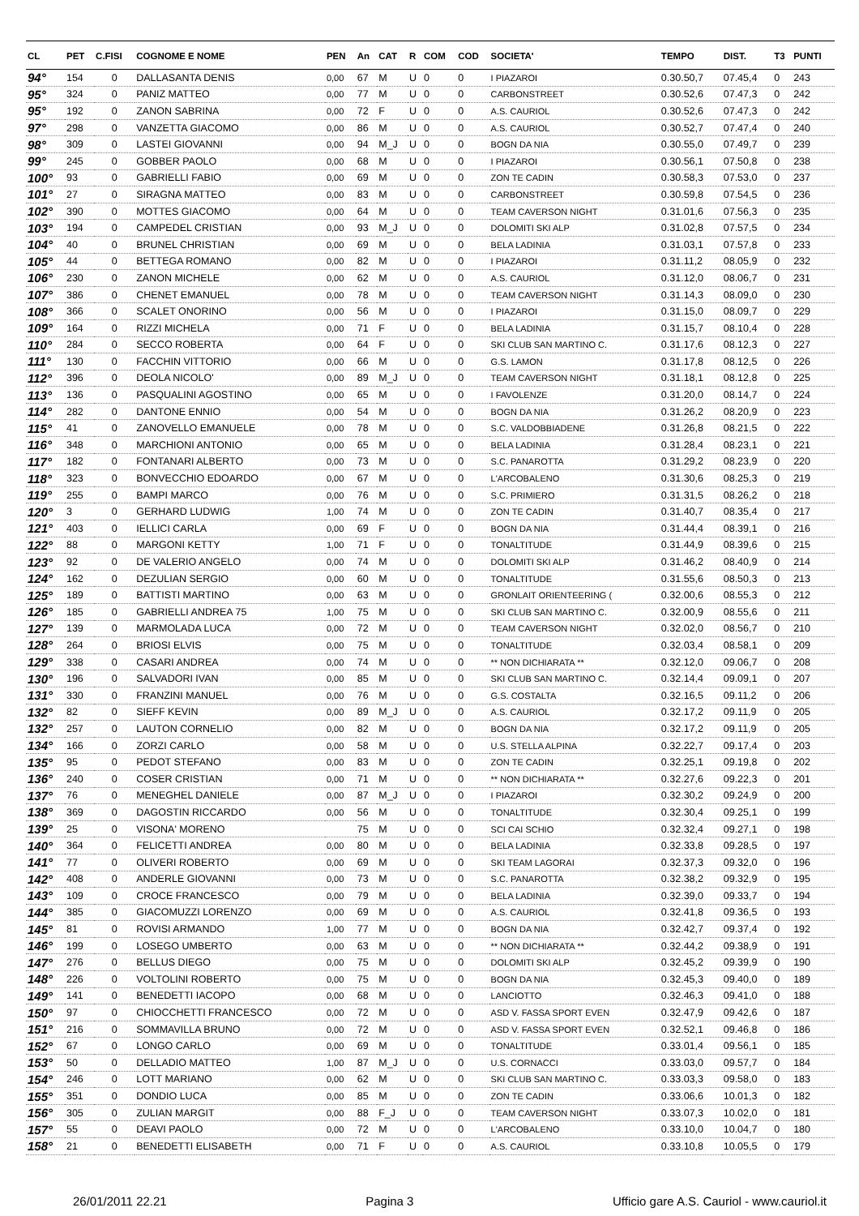| CL | PET | C.FISI | COGNOME E NOME | PEN | An | CAT | R | COM | COD | SOCIETA' | TEMPO | DIST. | T3 | PUNTI |
| --- | --- | --- | --- | --- | --- | --- | --- | --- | --- | --- | --- | --- | --- | --- |
| 94° | 154 | 0 | DALLASANTA DENIS | 0,00 | 67 | M | U | 0 | 0 | I PIAZAROI | 0.30.50,7 | 07.45,4 | 0 | 243 |
| 95° | 324 | 0 | PANIZ MATTEO | 0,00 | 77 | M | U | 0 | 0 | CARBONSTREET | 0.30.52,6 | 07.47,3 | 0 | 242 |
| 95° | 192 | 0 | ZANON SABRINA | 0,00 | 72 | F | U | 0 | 0 | A.S. CAURIOL | 0.30.52,6 | 07.47,3 | 0 | 242 |
| 97° | 298 | 0 | VANZETTA GIACOMO | 0,00 | 86 | M | U | 0 | 0 | A.S. CAURIOL | 0.30.52,7 | 07.47,4 | 0 | 240 |
| 98° | 309 | 0 | LASTEI GIOVANNI | 0,00 | 94 | M_J | U | 0 | 0 | BOGN DA NIA | 0.30.55,0 | 07.49,7 | 0 | 239 |
| 99° | 245 | 0 | GOBBER PAOLO | 0,00 | 68 | M | U | 0 | 0 | I PIAZAROI | 0.30.56,1 | 07.50,8 | 0 | 238 |
| 100° | 93 | 0 | GABRIELLI FABIO | 0,00 | 69 | M | U | 0 | 0 | ZON TE CADIN | 0.30.58,3 | 07.53,0 | 0 | 237 |
| 101° | 27 | 0 | SIRAGNA MATTEO | 0,00 | 83 | M | U | 0 | 0 | CARBONSTREET | 0.30.59,8 | 07.54,5 | 0 | 236 |
| 102° | 390 | 0 | MOTTES GIACOMO | 0,00 | 64 | M | U | 0 | 0 | TEAM CAVERSON NIGHT | 0.31.01,6 | 07.56,3 | 0 | 235 |
| 103° | 194 | 0 | CAMPEDEL CRISTIAN | 0,00 | 93 | M_J | U | 0 | 0 | DOLOMITI SKI ALP | 0.31.02,8 | 07.57,5 | 0 | 234 |
| 104° | 40 | 0 | BRUNEL CHRISTIAN | 0,00 | 69 | M | U | 0 | 0 | BELA LADINIA | 0.31.03,1 | 07.57,8 | 0 | 233 |
| 105° | 44 | 0 | BETTEGA ROMANO | 0,00 | 82 | M | U | 0 | 0 | I PIAZAROI | 0.31.11,2 | 08.05,9 | 0 | 232 |
| 106° | 230 | 0 | ZANON MICHELE | 0,00 | 62 | M | U | 0 | 0 | A.S. CAURIOL | 0.31.12,0 | 08.06,7 | 0 | 231 |
| 107° | 386 | 0 | CHENET EMANUEL | 0,00 | 78 | M | U | 0 | 0 | TEAM CAVERSON NIGHT | 0.31.14,3 | 08.09,0 | 0 | 230 |
| 108° | 366 | 0 | SCALET ONORINO | 0,00 | 56 | M | U | 0 | 0 | I PIAZAROI | 0.31.15,0 | 08.09,7 | 0 | 229 |
| 109° | 164 | 0 | RIZZI MICHELA | 0,00 | 71 | F | U | 0 | 0 | BELA LADINIA | 0.31.15,7 | 08.10,4 | 0 | 228 |
| 110° | 284 | 0 | SECCO ROBERTA | 0,00 | 64 | F | U | 0 | 0 | SKI CLUB SAN MARTINO C. | 0.31.17,6 | 08.12,3 | 0 | 227 |
| 111° | 130 | 0 | FACCHIN VITTORIO | 0,00 | 66 | M | U | 0 | 0 | G.S. LAMON | 0.31.17,8 | 08.12,5 | 0 | 226 |
| 112° | 396 | 0 | DEOLA NICOLO' | 0,00 | 89 | M_J | U | 0 | 0 | TEAM CAVERSON NIGHT | 0.31.18,1 | 08.12,8 | 0 | 225 |
| 113° | 136 | 0 | PASQUALINI AGOSTINO | 0,00 | 65 | M | U | 0 | 0 | I FAVOLENZE | 0.31.20,0 | 08.14,7 | 0 | 224 |
| 114° | 282 | 0 | DANTONE ENNIO | 0,00 | 54 | M | U | 0 | 0 | BOGN DA NIA | 0.31.26,2 | 08.20,9 | 0 | 223 |
| 115° | 41 | 0 | ZANOVELLO EMANUELE | 0,00 | 78 | M | U | 0 | 0 | S.C. VALDOBBIADENE | 0.31.26,8 | 08.21,5 | 0 | 222 |
| 116° | 348 | 0 | MARCHIONI ANTONIO | 0,00 | 65 | M | U | 0 | 0 | BELA LADINIA | 0.31.28,4 | 08.23,1 | 0 | 221 |
| 117° | 182 | 0 | FONTANARI ALBERTO | 0,00 | 73 | M | U | 0 | 0 | S.C. PANAROTTA | 0.31.29,2 | 08.23,9 | 0 | 220 |
| 118° | 323 | 0 | BONVECCHIO EDOARDO | 0,00 | 67 | M | U | 0 | 0 | L'ARCOBALENO | 0.31.30,6 | 08.25,3 | 0 | 219 |
| 119° | 255 | 0 | BAMPI MARCO | 0,00 | 76 | M | U | 0 | 0 | S.C. PRIMIERO | 0.31.31,5 | 08.26,2 | 0 | 218 |
| 120° | 3 | 0 | GERHARD LUDWIG | 1,00 | 74 | M | U | 0 | 0 | ZON TE CADIN | 0.31.40,7 | 08.35,4 | 0 | 217 |
| 121° | 403 | 0 | IELLICI CARLA | 0,00 | 69 | F | U | 0 | 0 | BOGN DA NIA | 0.31.44,4 | 08.39,1 | 0 | 216 |
| 122° | 88 | 0 | MARGONI KETTY | 1,00 | 71 | F | U | 0 | 0 | TONALTITUDE | 0.31.44,9 | 08.39,6 | 0 | 215 |
| 123° | 92 | 0 | DE VALERIO ANGELO | 0,00 | 74 | M | U | 0 | 0 | DOLOMITI SKI ALP | 0.31.46,2 | 08.40,9 | 0 | 214 |
| 124° | 162 | 0 | DEZULIAN SERGIO | 0,00 | 60 | M | U | 0 | 0 | TONALTITUDE | 0.31.55,6 | 08.50,3 | 0 | 213 |
| 125° | 189 | 0 | BATTISTI MARTINO | 0,00 | 63 | M | U | 0 | 0 | GRONLAIT ORIENTEERING ( | 0.32.00,6 | 08.55,3 | 0 | 212 |
| 126° | 185 | 0 | GABRIELLI ANDREA 75 | 1,00 | 75 | M | U | 0 | 0 | SKI CLUB SAN MARTINO C. | 0.32.00,9 | 08.55,6 | 0 | 211 |
| 127° | 139 | 0 | MARMOLADA LUCA | 0,00 | 72 | M | U | 0 | 0 | TEAM CAVERSON NIGHT | 0.32.02,0 | 08.56,7 | 0 | 210 |
| 128° | 264 | 0 | BRIOSI ELVIS | 0,00 | 75 | M | U | 0 | 0 | TONALTITUDE | 0.32.03,4 | 08.58,1 | 0 | 209 |
| 129° | 338 | 0 | CASARI ANDREA | 0,00 | 74 | M | U | 0 | 0 | ** NON DICHIARATA ** | 0.32.12,0 | 09.06,7 | 0 | 208 |
| 130° | 196 | 0 | SALVADORI IVAN | 0,00 | 85 | M | U | 0 | 0 | SKI CLUB SAN MARTINO C. | 0.32.14,4 | 09.09,1 | 0 | 207 |
| 131° | 330 | 0 | FRANZINI MANUEL | 0,00 | 76 | M | U | 0 | 0 | G.S. COSTALTA | 0.32.16,5 | 09.11,2 | 0 | 206 |
| 132° | 82 | 0 | SIEFF KEVIN | 0,00 | 89 | M_J | U | 0 | 0 | A.S. CAURIOL | 0.32.17,2 | 09.11,9 | 0 | 205 |
| 132° | 257 | 0 | LAUTON CORNELIO | 0,00 | 82 | M | U | 0 | 0 | BOGN DA NIA | 0.32.17,2 | 09.11,9 | 0 | 205 |
| 134° | 166 | 0 | ZORZI CARLO | 0,00 | 58 | M | U | 0 | 0 | U.S. STELLA ALPINA | 0.32.22,7 | 09.17,4 | 0 | 203 |
| 135° | 95 | 0 | PEDOT STEFANO | 0,00 | 83 | M | U | 0 | 0 | ZON TE CADIN | 0.32.25,1 | 09.19,8 | 0 | 202 |
| 136° | 240 | 0 | COSER CRISTIAN | 0,00 | 71 | M | U | 0 | 0 | ** NON DICHIARATA ** | 0.32.27,6 | 09.22,3 | 0 | 201 |
| 137° | 76 | 0 | MENEGHEL DANIELE | 0,00 | 87 | M_J | U | 0 | 0 | I PIAZAROI | 0.32.30,2 | 09.24,9 | 0 | 200 |
| 138° | 369 | 0 | DAGOSTIN RICCARDO | 0,00 | 56 | M | U | 0 | 0 | TONALTITUDE | 0.32.30,4 | 09.25,1 | 0 | 199 |
| 139° | 25 | 0 | VISONA' MORENO | | 75 | M | U | 0 | 0 | SCI CAI SCHIO | 0.32.32,4 | 09.27,1 | 0 | 198 |
| 140° | 364 | 0 | FELICETTI ANDREA | 0,00 | 80 | M | U | 0 | 0 | BELA LADINIA | 0.32.33,8 | 09.28,5 | 0 | 197 |
| 141° | 77 | 0 | OLIVERI ROBERTO | 0,00 | 69 | M | U | 0 | 0 | SKI TEAM LAGORAI | 0.32.37,3 | 09.32,0 | 0 | 196 |
| 142° | 408 | 0 | ANDERLE GIOVANNI | 0,00 | 73 | M | U | 0 | 0 | S.C. PANAROTTA | 0.32.38,2 | 09.32,9 | 0 | 195 |
| 143° | 109 | 0 | CROCE FRANCESCO | 0,00 | 79 | M | U | 0 | 0 | BELA LADINIA | 0.32.39,0 | 09.33,7 | 0 | 194 |
| 144° | 385 | 0 | GIACOMUZZI LORENZO | 0,00 | 69 | M | U | 0 | 0 | A.S. CAURIOL | 0.32.41,8 | 09.36,5 | 0 | 193 |
| 145° | 81 | 0 | ROVISI ARMANDO | 1,00 | 77 | M | U | 0 | 0 | BOGN DA NIA | 0.32.42,7 | 09.37,4 | 0 | 192 |
| 146° | 199 | 0 | LOSEGO UMBERTO | 0,00 | 63 | M | U | 0 | 0 | ** NON DICHIARATA ** | 0.32.44,2 | 09.38,9 | 0 | 191 |
| 147° | 276 | 0 | BELLUS DIEGO | 0,00 | 75 | M | U | 0 | 0 | DOLOMITI SKI ALP | 0.32.45,2 | 09.39,9 | 0 | 190 |
| 148° | 226 | 0 | VOLTOLINI ROBERTO | 0,00 | 75 | M | U | 0 | 0 | BOGN DA NIA | 0.32.45,3 | 09.40,0 | 0 | 189 |
| 149° | 141 | 0 | BENEDETTI IACOPO | 0,00 | 68 | M | U | 0 | 0 | LANCIOTTO | 0.32.46,3 | 09.41,0 | 0 | 188 |
| 150° | 97 | 0 | CHIOCCHETTI FRANCESCO | 0,00 | 72 | M | U | 0 | 0 | ASD V. FASSA SPORT EVEN | 0.32.47,9 | 09.42,6 | 0 | 187 |
| 151° | 216 | 0 | SOMMAVILLA BRUNO | 0,00 | 72 | M | U | 0 | 0 | ASD V. FASSA SPORT EVEN | 0.32.52,1 | 09.46,8 | 0 | 186 |
| 152° | 67 | 0 | LONGO CARLO | 0,00 | 69 | M | U | 0 | 0 | TONALTITUDE | 0.33.01,4 | 09.56,1 | 0 | 185 |
| 153° | 50 | 0 | DELLADIO MATTEO | 1,00 | 87 | M_J | U | 0 | 0 | U.S. CORNACCI | 0.33.03,0 | 09.57,7 | 0 | 184 |
| 154° | 246 | 0 | LOTT MARIANO | 0,00 | 62 | M | U | 0 | 0 | SKI CLUB SAN MARTINO C. | 0.33.03,3 | 09.58,0 | 0 | 183 |
| 155° | 351 | 0 | DONDIO LUCA | 0,00 | 85 | M | U | 0 | 0 | ZON TE CADIN | 0.33.06,6 | 10.01,3 | 0 | 182 |
| 156° | 305 | 0 | ZULIAN MARGIT | 0,00 | 88 | F_J | U | 0 | 0 | TEAM CAVERSON NIGHT | 0.33.07,3 | 10.02,0 | 0 | 181 |
| 157° | 55 | 0 | DEAVI PAOLO | 0,00 | 72 | M | U | 0 | 0 | L'ARCOBALENO | 0.33.10,0 | 10.04,7 | 0 | 180 |
| 158° | 21 | 0 | BENEDETTI ELISABETH | 0,00 | 71 | F | U | 0 | 0 | A.S. CAURIOL | 0.33.10,8 | 10.05,5 | 0 | 179 |
26/01/2011 22.21 Pagina 3 Ufficio gare A.S. Cauriol - www.cauriol.it